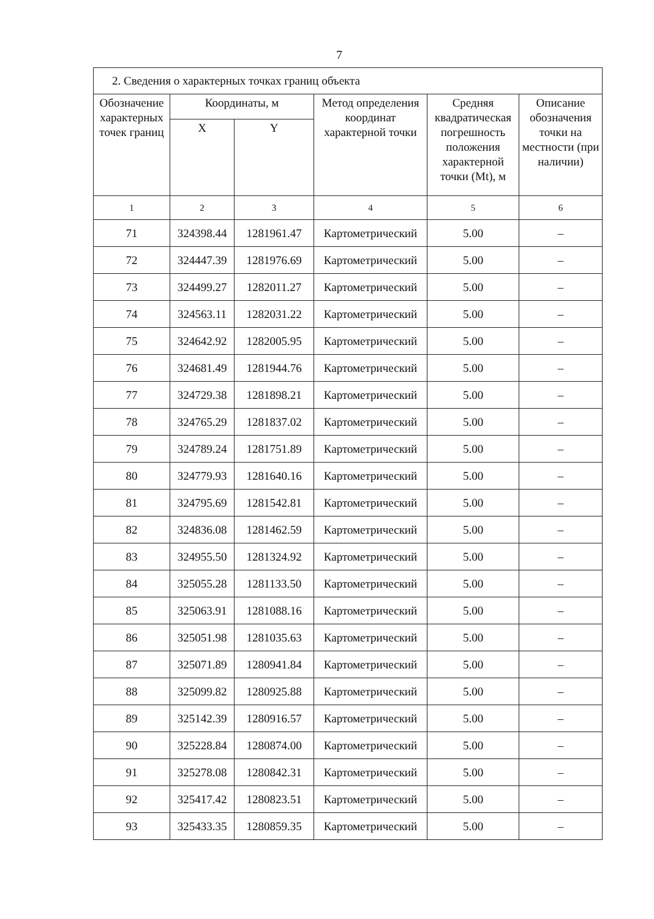7
| 2. Сведения о характерных точках границ объекта | | | | | |
| Обозначение характерных точек границ | Координаты, м | | Метод определения координат характерной точки | Средняя квадратическая погрешность положения характерной точки (Mt), м | Описание обозначения точки на местности (при наличии) |
| | X | Y | | | |
| 1 | 2 | 3 | 4 | 5 | 6 |
| 71 | 324398.44 | 1281961.47 | Картометрический | 5.00 | – |
| 72 | 324447.39 | 1281976.69 | Картометрический | 5.00 | – |
| 73 | 324499.27 | 1282011.27 | Картометрический | 5.00 | – |
| 74 | 324563.11 | 1282031.22 | Картометрический | 5.00 | – |
| 75 | 324642.92 | 1282005.95 | Картометрический | 5.00 | – |
| 76 | 324681.49 | 1281944.76 | Картометрический | 5.00 | – |
| 77 | 324729.38 | 1281898.21 | Картометрический | 5.00 | – |
| 78 | 324765.29 | 1281837.02 | Картометрический | 5.00 | – |
| 79 | 324789.24 | 1281751.89 | Картометрический | 5.00 | – |
| 80 | 324779.93 | 1281640.16 | Картометрический | 5.00 | – |
| 81 | 324795.69 | 1281542.81 | Картометрический | 5.00 | – |
| 82 | 324836.08 | 1281462.59 | Картометрический | 5.00 | – |
| 83 | 324955.50 | 1281324.92 | Картометрический | 5.00 | – |
| 84 | 325055.28 | 1281133.50 | Картометрический | 5.00 | – |
| 85 | 325063.91 | 1281088.16 | Картометрический | 5.00 | – |
| 86 | 325051.98 | 1281035.63 | Картометрический | 5.00 | – |
| 87 | 325071.89 | 1280941.84 | Картометрический | 5.00 | – |
| 88 | 325099.82 | 1280925.88 | Картометрический | 5.00 | – |
| 89 | 325142.39 | 1280916.57 | Картометрический | 5.00 | – |
| 90 | 325228.84 | 1280874.00 | Картометрический | 5.00 | – |
| 91 | 325278.08 | 1280842.31 | Картометрический | 5.00 | – |
| 92 | 325417.42 | 1280823.51 | Картометрический | 5.00 | – |
| 93 | 325433.35 | 1280859.35 | Картометрический | 5.00 | – |